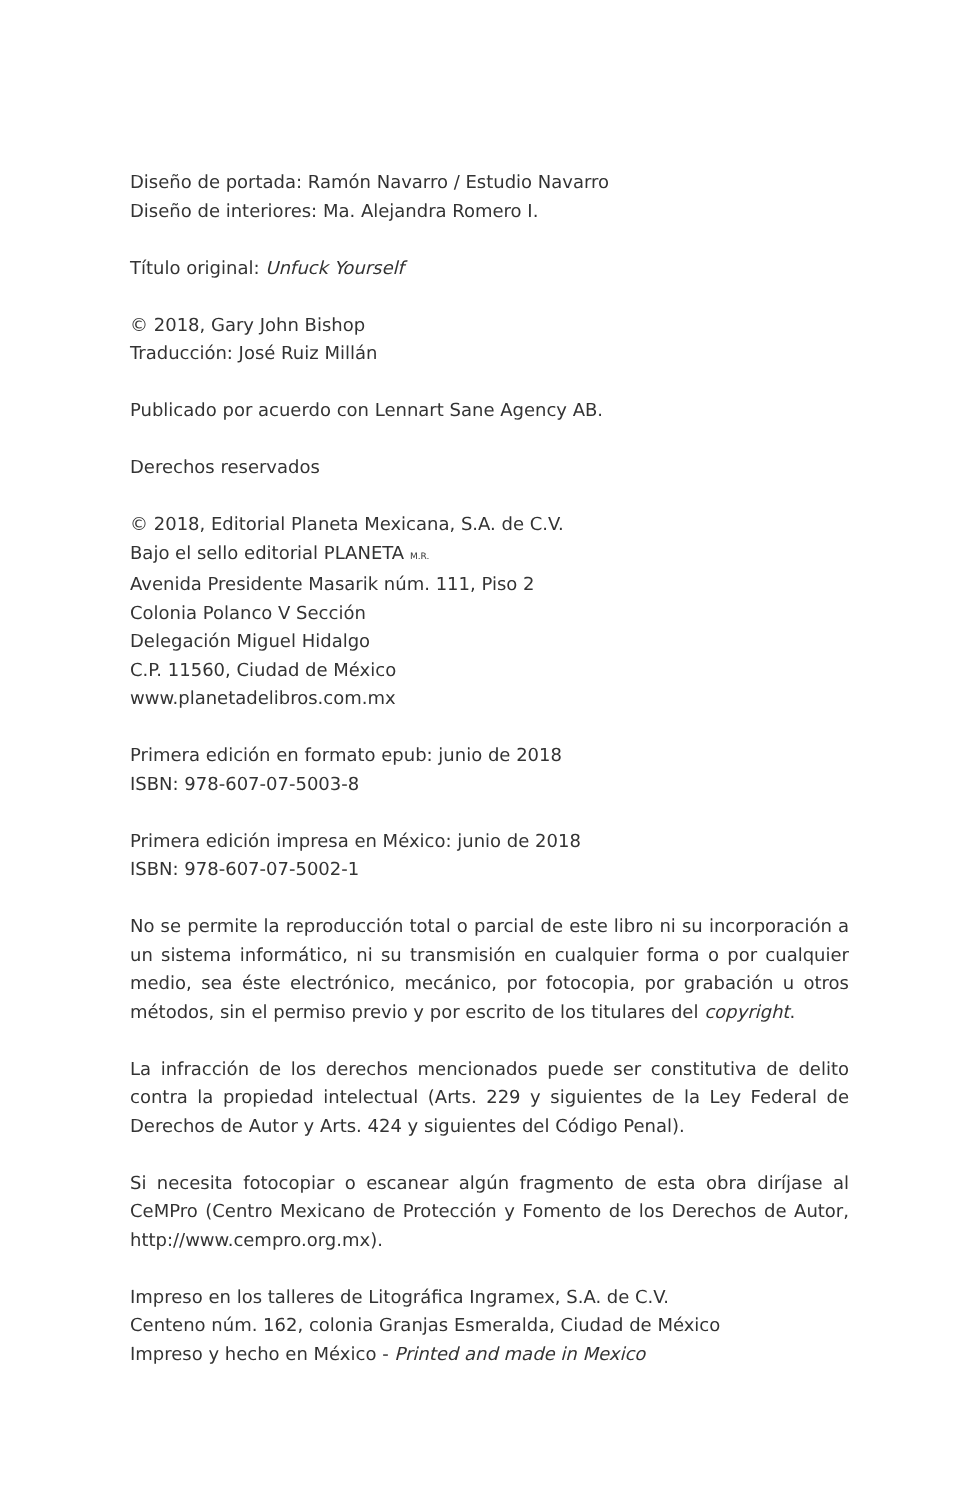Diseño de portada: Ramón Navarro / Estudio Navarro
Diseño de interiores: Ma. Alejandra Romero I.
Título original: Unfuck Yourself
© 2018, Gary John Bishop
Traducción: José Ruiz Millán
Publicado por acuerdo con Lennart Sane Agency AB.
Derechos reservados
© 2018, Editorial Planeta Mexicana, S.A. de C.V.
Bajo el sello editorial PLANETA M.R.
Avenida Presidente Masarik núm. 111, Piso 2
Colonia Polanco V Sección
Delegación Miguel Hidalgo
C.P. 11560, Ciudad de México
www.planetadelibros.com.mx
Primera edición en formato epub: junio de 2018
ISBN: 978-607-07-5003-8
Primera edición impresa en México: junio de 2018
ISBN: 978-607-07-5002-1
No se permite la reproducción total o parcial de este libro ni su incorporación a un sistema informático, ni su transmisión en cualquier forma o por cualquier medio, sea éste electrónico, mecánico, por fotocopia, por grabación u otros métodos, sin el permiso previo y por escrito de los titulares del copyright.
La infracción de los derechos mencionados puede ser constitutiva de delito contra la propiedad intelectual (Arts. 229 y siguientes de la Ley Federal de Derechos de Autor y Arts. 424 y siguientes del Código Penal).
Si necesita fotocopiar o escanear algún fragmento de esta obra diríjase al CeMPro (Centro Mexicano de Protección y Fomento de los Derechos de Autor, http://www.cempro.org.mx).
Impreso en los talleres de Litográfica Ingramex, S.A. de C.V.
Centeno núm. 162, colonia Granjas Esmeralda, Ciudad de México
Impreso y hecho en México - Printed and made in Mexico